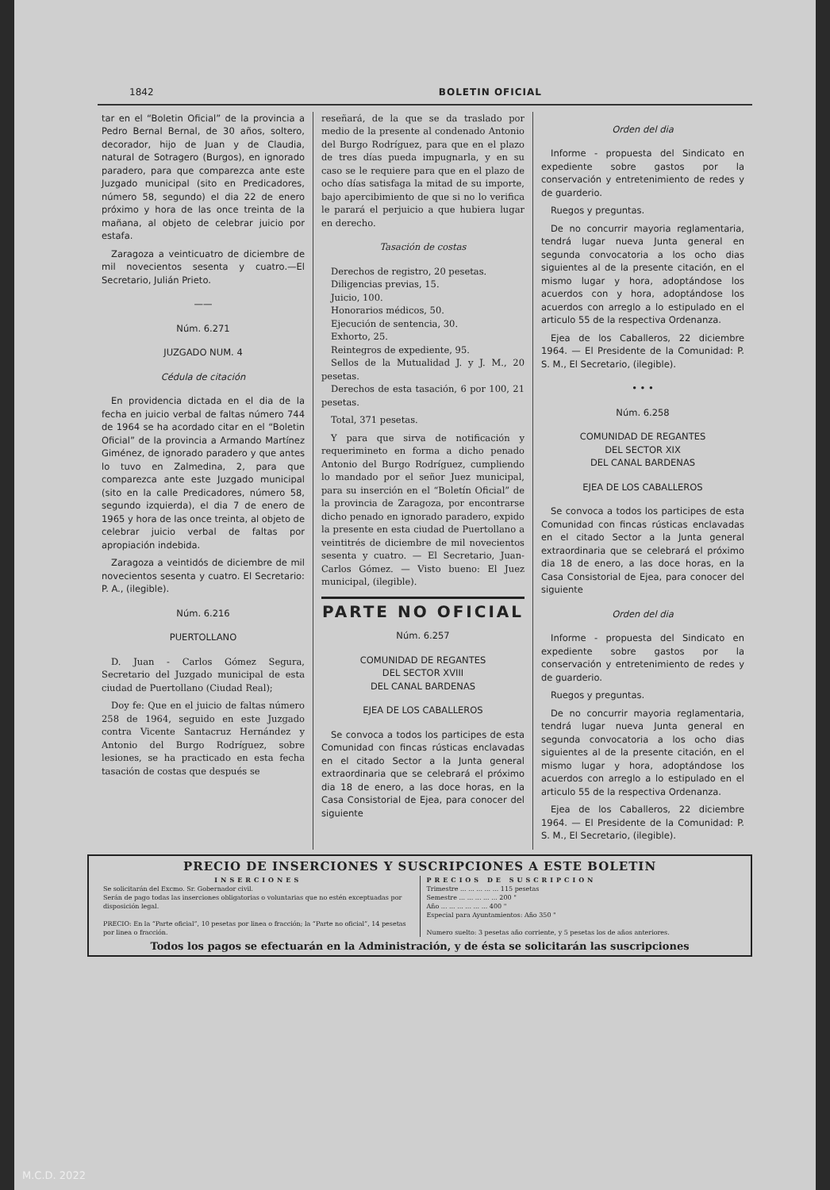1842 BOLETIN OFICIAL
tar en el “Boletin Oficial” de la provincia a Pedro Bernal Bernal, de 30 años, soltero, decorador, hijo de Juan y de Claudia, natural de Sotragero (Burgos), en ignorado paradero, para que comparezca ante este Juzgado municipal (sito en Predicadores, número 58, segundo) el dia 22 de enero próximo y hora de las once treinta de la mañana, al objeto de celebrar juicio por estafa.
Zaragoza a veinticuatro de diciembre de mil novecientos sesenta y cuatro.—El Secretario, Julián Prieto.
——
Núm. 6.271
JUZGADO NUM. 4
Cédula de citación
En providencia dictada en el dia de la fecha en juicio verbal de faltas número 744 de 1964 se ha acordado citar en el “Boletin Oficial” de la provincia a Armando Martínez Giménez, de ignorado paradero y que antes lo tuvo en Zalmedina, 2, para que comparezca ante este Juzgado municipal (sito en la calle Predicadores, número 58, segundo izquierda), el dia 7 de enero de 1965 y hora de las once treinta, al objeto de celebrar juicio verbal de faltas por apropiación indebida.
Zaragoza a veintidós de diciembre de mil novecientos sesenta y cuatro. El Secretario: P. A., (ilegible).
Núm. 6.216
PUERTOLLANO
D. Juan - Carlos Gómez Segura, Secretario del Juzgado municipal de esta ciudad de Puertollano (Ciudad Real);
Doy fe: Que en el juicio de faltas número 258 de 1964, seguido en este Juzgado contra Vicente Santacruz Hernández y Antonio del Burgo Rodríguez, sobre lesiones, se ha practicado en esta fecha tasación de costas que después se
reseñará, de la que se da traslado por medio de la presente al condenado Antonio del Burgo Rodríguez, para que en el plazo de tres días pueda impugnarla, y en su caso se le requiere para que en el plazo de ocho días satisfaga la mitad de su importe, bajo apercibimiento de que si no lo verifica le parará el perjuicio a que hubiera lugar en derecho.
Tasación de costas
Derechos de registro, 20 pesetas.
Diligencias previas, 15.
Juicio, 100.
Honorarios médicos, 50.
Ejecución de sentencia, 30.
Exhorto, 25.
Reintegros de expediente, 95.
Sellos de la Mutualidad J. y J. M., 20 pesetas.
Derechos de esta tasación, 6 por 100, 21 pesetas.
Total, 371 pesetas.
Y para que sirva de notificación y requerimineto en forma a dicho penado Antonio del Burgo Rodríguez, cumpliendo lo mandado por el señor Juez municipal, para su inserción en el “Boletín Oficial” de la provincia de Zaragoza, por encontrarse dicho penado en ignorado paradero, expido la presente en esta ciudad de Puertollano a veintitrés de diciembre de mil novecientos sesenta y cuatro. — El Secretario, Juan-Carlos Gómez. — Visto bueno: El Juez municipal, (ilegible).
PARTE NO OFICIAL
Núm. 6.257
COMUNIDAD DE REGANTES
DEL SECTOR XVIII
DEL CANAL BARDENAS
EJEA DE LOS CABALLEROS
Se convoca a todos los participes de esta Comunidad con fincas rústicas enclavadas en el citado Sector a la Junta general extraordinaria que se celebrará el próximo dia 18 de enero, a las doce horas, en la Casa Consistorial de Ejea, para conocer del siguiente
Orden del dia
Informe - propuesta del Sindicato en expediente sobre gastos por la conservación y entretenimiento de redes y de guarderio.
Ruegos y preguntas.
De no concurrir mayoria reglamentaria, tendrá lugar nueva Junta general en segunda convocatoria a los ocho dias siguientes al de la presente citación, en el mismo lugar y hora, adoptándose los acuerdos con y hora, adoptándose los acuerdos con arreglo a lo estipulado en el articulo 55 de la respectiva Ordenanza.
Ejea de los Caballeros, 22 diciembre 1964. — El Presidente de la Comunidad: P. S. M., El Secretario, (ilegible).
• • •
Núm. 6.258
COMUNIDAD DE REGANTES
DEL SECTOR XIX
DEL CANAL BARDENAS
EJEA DE LOS CABALLEROS
Se convoca a todos los participes de esta Comunidad con fincas rústicas enclavadas en el citado Sector a la Junta general extraordinaria que se celebrará el próximo dia 18 de enero, a las doce horas, en la Casa Consistorial de Ejea, para conocer del siguiente
Orden del dia
Informe - propuesta del Sindicato en expediente sobre gastos por la conservación y entretenimiento de redes y de guarderio.
Ruegos y preguntas.
De no concurrir mayoria reglamentaria, tendrá lugar nueva Junta general en segunda convocatoria a los ocho dias siguientes al de la presente citación, en el mismo lugar y hora, adoptándose los acuerdos con arreglo a lo estipulado en el articulo 55 de la respectiva Ordenanza.
Ejea de los Caballeros, 22 diciembre 1964. — El Presidente de la Comunidad: P. S. M., El Secretario, (ilegible).
PRECIO DE INSERCIONES Y SUSCRIPCIONES A ESTE BOLETIN
INSERCIONES
Se solicitarán del Excmo. Sr. Gobernador civil.
Serán de pago todas las inserciones obligatorias o voluntarias que no estén exceptuadas por disposición legal.
PRECIO: En la “Parte oficial”, 10 pesetas por linea o fracción; la “Parte no oficial”, 14 pesetas por linea o fracción.
PRECIOS DE SUSCRIPCION
Trimestre ... ... ... ... ... 115 pesetas
Semestre ... ... ... ... ... 200 "
Año ... ... ... ... ... ... 400 "
Especial para Ayuntamientos: Año 350 "
Numero suelto: 3 pesetas año corriente, y 5 pesetas los de años anteriores.
Todos los pagos se efectuarán en la Administración, y de ésta se solicitarán las suscripciones
M.C.D. 2022